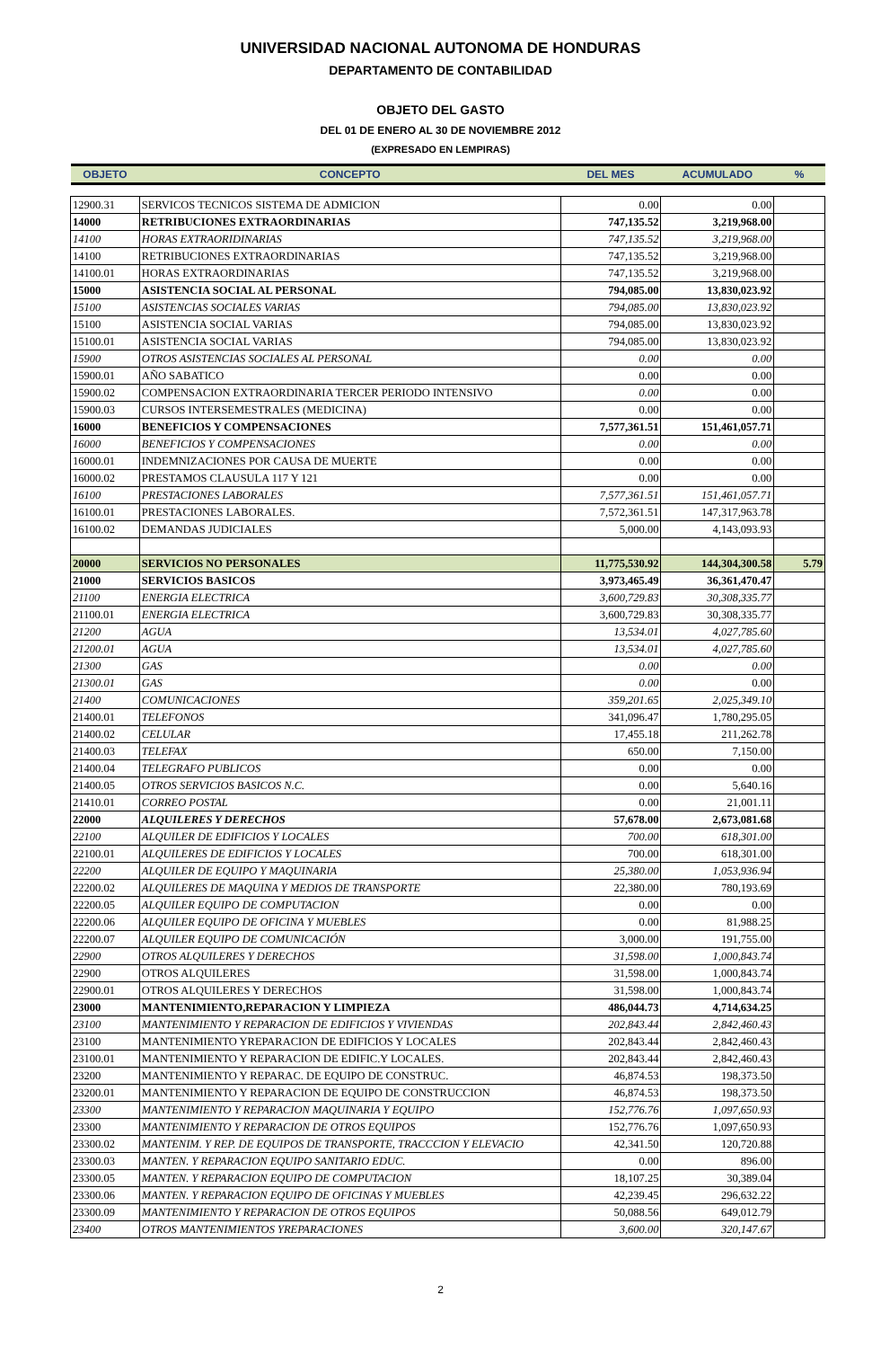UNIVERSIDAD NACIONAL AUTONOMA DE HONDURAS
DEPARTAMENTO DE CONTABILIDAD
OBJETO DEL GASTO
DEL 01 DE ENERO AL 30 DE NOVIEMBRE 2012
(EXPRESADO EN LEMPIRAS)
| OBJETO | CONCEPTO | DEL MES | ACUMULADO | % |
| --- | --- | --- | --- | --- |
| 12900.31 | SERVICOS TECNICOS SISTEMA DE ADMICION | 0.00 | 0.00 | |
| 14000 | RETRIBUCIONES EXTRAORDINARIAS | 747,135.52 | 3,219,968.00 | |
| 14100 | HORAS EXTRAORIDINARIAS | 747,135.52 | 3,219,968.00 | |
| 14100 | RETRIBUCIONES EXTRAORDINARIAS | 747,135.52 | 3,219,968.00 | |
| 14100.01 | HORAS EXTRAORDINARIAS | 747,135.52 | 3,219,968.00 | |
| 15000 | ASISTENCIA SOCIAL AL PERSONAL | 794,085.00 | 13,830,023.92 | |
| 15100 | ASISTENCIAS SOCIALES VARIAS | 794,085.00 | 13,830,023.92 | |
| 15100 | ASISTENCIA SOCIAL VARIAS | 794,085.00 | 13,830,023.92 | |
| 15100.01 | ASISTENCIA SOCIAL VARIAS | 794,085.00 | 13,830,023.92 | |
| 15900 | OTROS ASISTENCIAS SOCIALES AL PERSONAL | 0.00 | 0.00 | |
| 15900.01 | AÑO SABATICO | 0.00 | 0.00 | |
| 15900.02 | COMPENSACION EXTRAORDINARIA TERCER PERIODO INTENSIVO | 0.00 | 0.00 | |
| 15900.03 | CURSOS INTERSEMESTRALES (MEDICINA) | 0.00 | 0.00 | |
| 16000 | BENEFICIOS Y COMPENSACIONES | 7,577,361.51 | 151,461,057.71 | |
| 16000 | BENEFICIOS Y COMPENSACIONES | 0.00 | 0.00 | |
| 16000.01 | INDEMNIZACIONES POR CAUSA DE MUERTE | 0.00 | 0.00 | |
| 16000.02 | PRESTAMOS CLAUSULA 117 Y 121 | 0.00 | 0.00 | |
| 16100 | PRESTACIONES LABORALES | 7,577,361.51 | 151,461,057.71 | |
| 16100.01 | PRESTACIONES LABORALES. | 7,572,361.51 | 147,317,963.78 | |
| 16100.02 | DEMANDAS JUDICIALES | 5,000.00 | 4,143,093.93 | |
| 20000 | SERVICIOS NO PERSONALES | 11,775,530.92 | 144,304,300.58 | 5.79 |
| 21000 | SERVICIOS BASICOS | 3,973,465.49 | 36,361,470.47 | |
| 21100 | ENERGIA ELECTRICA | 3,600,729.83 | 30,308,335.77 | |
| 21100.01 | ENERGIA ELECTRICA | 3,600,729.83 | 30,308,335.77 | |
| 21200 | AGUA | 13,534.01 | 4,027,785.60 | |
| 21200.01 | AGUA | 13,534.01 | 4,027,785.60 | |
| 21300 | GAS | 0.00 | 0.00 | |
| 21300.01 | GAS | 0.00 | 0.00 | |
| 21400 | COMUNICACIONES | 359,201.65 | 2,025,349.10 | |
| 21400.01 | TELEFONOS | 341,096.47 | 1,780,295.05 | |
| 21400.02 | CELULAR | 17,455.18 | 211,262.78 | |
| 21400.03 | TELEFAX | 650.00 | 7,150.00 | |
| 21400.04 | TELEGRAFO PUBLICOS | 0.00 | 0.00 | |
| 21400.05 | OTROS SERVICIOS BASICOS N.C. | 0.00 | 5,640.16 | |
| 21410.01 | CORREO POSTAL | 0.00 | 21,001.11 | |
| 22000 | ALQUILERES Y DERECHOS | 57,678.00 | 2,673,081.68 | |
| 22100 | ALQUILER DE EDIFICIOS Y LOCALES | 700.00 | 618,301.00 | |
| 22100.01 | ALQUILERES DE EDIFICIOS Y LOCALES | 700.00 | 618,301.00 | |
| 22200 | ALQUILER DE EQUIPO Y MAQUINARIA | 25,380.00 | 1,053,936.94 | |
| 22200.02 | ALQUILERES DE MAQUINA Y MEDIOS DE TRANSPORTE | 22,380.00 | 780,193.69 | |
| 22200.05 | ALQUILER EQUIPO DE COMPUTACION | 0.00 | 0.00 | |
| 22200.06 | ALQUILER EQUIPO DE OFICINA Y MUEBLES | 0.00 | 81,988.25 | |
| 22200.07 | ALQUILER EQUIPO DE COMUNICACIÓN | 3,000.00 | 191,755.00 | |
| 22900 | OTROS ALQUILERES Y DERECHOS | 31,598.00 | 1,000,843.74 | |
| 22900 | OTROS ALQUILERES | 31,598.00 | 1,000,843.74 | |
| 22900.01 | OTROS ALQUILERES Y DERECHOS | 31,598.00 | 1,000,843.74 | |
| 23000 | MANTENIMIENTO,REPARACION Y LIMPIEZA | 486,044.73 | 4,714,634.25 | |
| 23100 | MANTENIMIENTO Y REPARACION DE EDIFICIOS Y VIVIENDAS | 202,843.44 | 2,842,460.43 | |
| 23100 | MANTENIMIENTO YREPARACION DE EDIFICIOS Y LOCALES | 202,843.44 | 2,842,460.43 | |
| 23100.01 | MANTENIMIENTO Y REPARACION DE EDIFIC.Y LOCALES. | 202,843.44 | 2,842,460.43 | |
| 23200 | MANTENIMIENTO Y REPARAC. DE EQUIPO DE CONSTRUC. | 46,874.53 | 198,373.50 | |
| 23200.01 | MANTENIMIENTO Y REPARACION DE EQUIPO DE CONSTRUCCION | 46,874.53 | 198,373.50 | |
| 23300 | MANTENIMIENTO Y REPARACION MAQUINARIA Y EQUIPO | 152,776.76 | 1,097,650.93 | |
| 23300 | MANTENIMIENTO Y REPARACION DE OTROS EQUIPOS | 152,776.76 | 1,097,650.93 | |
| 23300.02 | MANTENIM. Y REP. DE EQUIPOS DE TRANSPORTE, TRACCCION Y ELEVACIO | 42,341.50 | 120,720.88 | |
| 23300.03 | MANTEN. Y REPARACION EQUIPO SANITARIO EDUC. | 0.00 | 896.00 | |
| 23300.05 | MANTEN. Y REPARACION EQUIPO DE COMPUTACION | 18,107.25 | 30,389.04 | |
| 23300.06 | MANTEN. Y REPARACION EQUIPO DE OFICINAS Y MUEBLES | 42,239.45 | 296,632.22 | |
| 23300.09 | MANTENIMIENTO Y REPARACION DE OTROS EQUIPOS | 50,088.56 | 649,012.79 | |
| 23400 | OTROS MANTENIMIENTOS YREPARACIONES | 3,600.00 | 320,147.67 | |
2